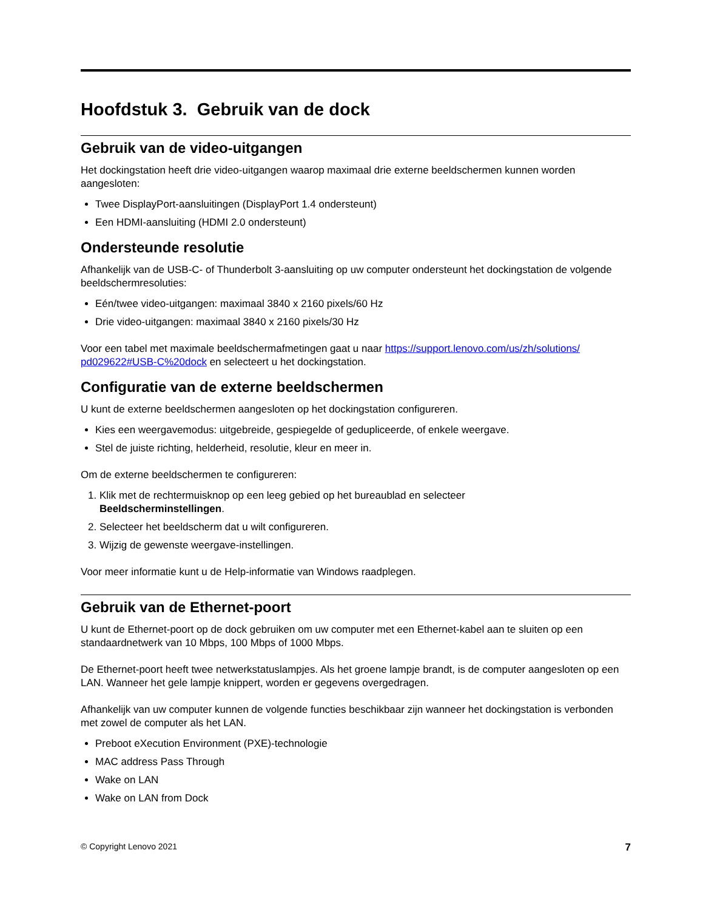Hoofdstuk 3. Gebruik van de dock
Gebruik van de video-uitgangen
Het dockingstation heeft drie video-uitgangen waarop maximaal drie externe beeldschermen kunnen worden aangesloten:
Twee DisplayPort-aansluitingen (DisplayPort 1.4 ondersteunt)
Een HDMI-aansluiting (HDMI 2.0 ondersteunt)
Ondersteunde resolutie
Afhankelijk van de USB-C- of Thunderbolt 3-aansluiting op uw computer ondersteunt het dockingstation de volgende beeldschermresoluties:
Eén/twee video-uitgangen: maximaal 3840 x 2160 pixels/60 Hz
Drie video-uitgangen: maximaal 3840 x 2160 pixels/30 Hz
Voor een tabel met maximale beeldschermafmetingen gaat u naar https://support.lenovo.com/us/zh/solutions/ pd029622#USB-C%20dock en selecteert u het dockingstation.
Configuratie van de externe beeldschermen
U kunt de externe beeldschermen aangesloten op het dockingstation configureren.
Kies een weergavemodus: uitgebreide, gespiegelde of gedupliceerde, of enkele weergave.
Stel de juiste richting, helderheid, resolutie, kleur en meer in.
Om de externe beeldschermen te configureren:
1. Klik met de rechtermuisknop op een leeg gebied op het bureaublad en selecteer
Beeldscherminstellingen.
2. Selecteer het beeldscherm dat u wilt configureren.
3. Wijzig de gewenste weergave-instellingen.
Voor meer informatie kunt u de Help-informatie van Windows raadplegen.
Gebruik van de Ethernet-poort
U kunt de Ethernet-poort op de dock gebruiken om uw computer met een Ethernet-kabel aan te sluiten op een standaardnetwerk van 10 Mbps, 100 Mbps of 1000 Mbps.
De Ethernet-poort heeft twee netwerkstatuslampjes. Als het groene lampje brandt, is de computer aangesloten op een LAN. Wanneer het gele lampje knippert, worden er gegevens overgedragen.
Afhankelijk van uw computer kunnen de volgende functies beschikbaar zijn wanneer het dockingstation is verbonden met zowel de computer als het LAN.
Preboot eXecution Environment (PXE)-technologie
MAC address Pass Through
Wake on LAN
Wake on LAN from Dock
© Copyright Lenovo 2021 7